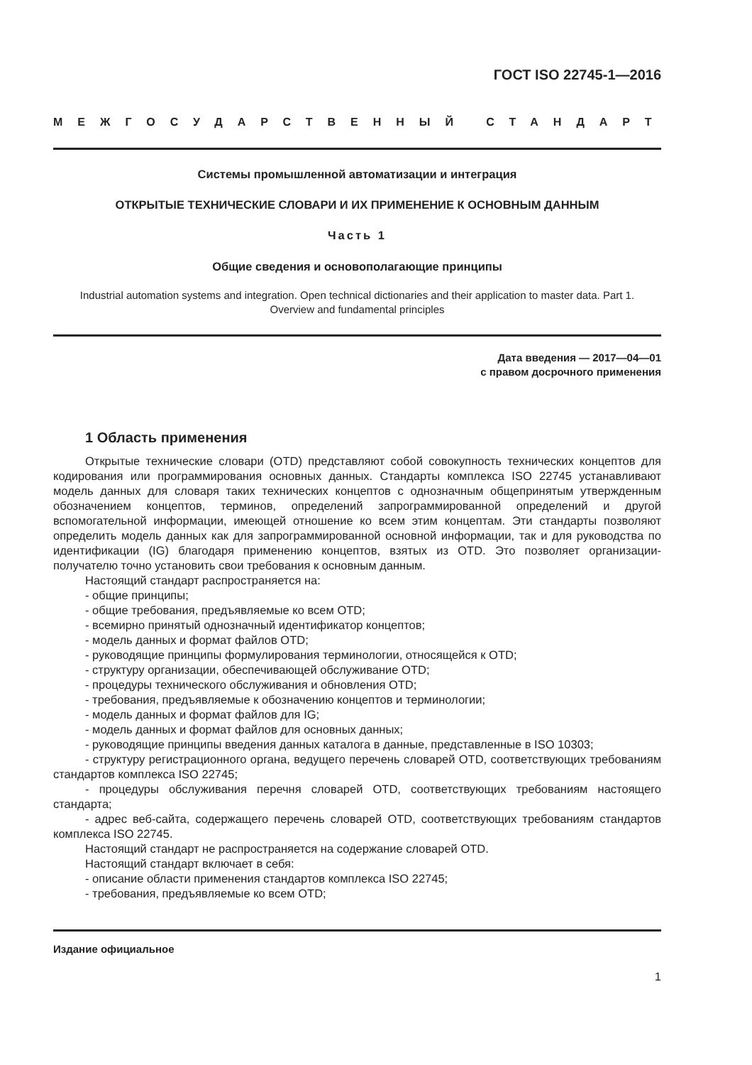ГОСТ ISO 22745-1—2016
МЕЖГОСУДАРСТВЕННЫЙ СТАНДАРТ
Системы промышленной автоматизации и интеграция
ОТКРЫТЫЕ ТЕХНИЧЕСКИЕ СЛОВАРИ И ИХ ПРИМЕНЕНИЕ К ОСНОВНЫМ ДАННЫМ
Часть 1
Общие сведения и основополагающие принципы
Industrial automation systems and integration. Open technical dictionaries and their application to master data. Part 1.
Overview and fundamental principles
Дата введения — 2017—04—01
с правом досрочного применения
1 Область применения
Открытые технические словари (OTD) представляют собой совокупность технических концептов для кодирования или программирования основных данных. Стандарты комплекса ISO 22745 устанавливают модель данных для словаря таких технических концептов с однозначным общепринятым утвержденным обозначением концептов, терминов, определений запрограммированной определений и другой вспомогательной информации, имеющей отношение ко всем этим концептам. Эти стандарты позволяют определить модель данных как для запрограммированной основной информации, так и для руководства по идентификации (IG) благодаря применению концептов, взятых из OTD. Это позволяет организации-получателю точно установить свои требования к основным данным.
Настоящий стандарт распространяется на:
- общие принципы;
- общие требования, предъявляемые ко всем OTD;
- всемирно принятый однозначный идентификатор концептов;
- модель данных и формат файлов OTD;
- руководящие принципы формулирования терминологии, относящейся к OTD;
- структуру организации, обеспечивающей обслуживание OTD;
- процедуры технического обслуживания и обновления OTD;
- требования, предъявляемые к обозначению концептов и терминологии;
- модель данных и формат файлов для IG;
- модель данных и формат файлов для основных данных;
- руководящие принципы введения данных каталога в данные, представленные в ISO 10303;
- структуру регистрационного органа, ведущего перечень словарей OTD, соответствующих требованиям стандартов комплекса ISO 22745;
- процедуры обслуживания перечня словарей OTD, соответствующих требованиям настоящего стандарта;
- адрес веб-сайта, содержащего перечень словарей OTD, соответствующих требованиям стандартов комплекса ISO 22745.
Настоящий стандарт не распространяется на содержание словарей OTD.
Настоящий стандарт включает в себя:
- описание области применения стандартов комплекса ISO 22745;
- требования, предъявляемые ко всем OTD;
Издание официальное
1